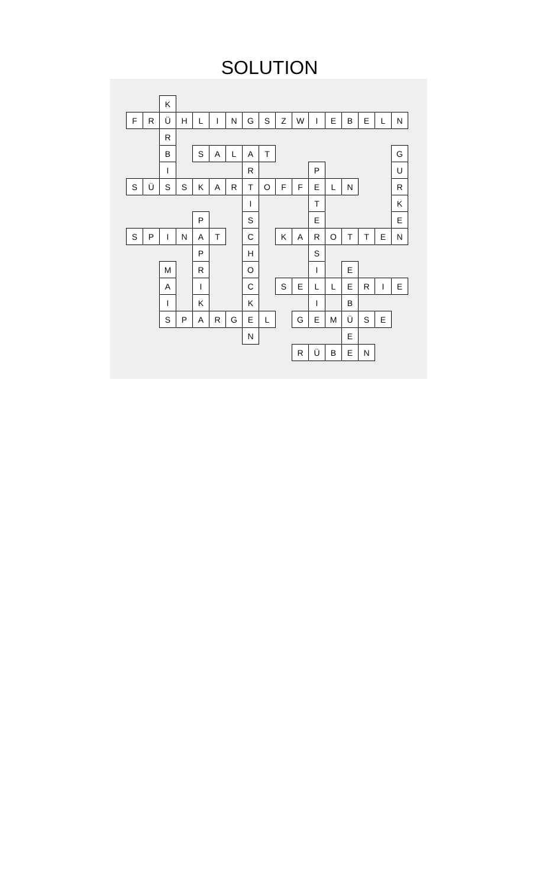SOLUTION
| | | K | | | | | | | | | | | | | | |
| F | R | Ü | H | L | I | N | G | S | Z | W | I | E | B | E | L | N |
| | | R | | | | | | | | | | | | | | |
| | | B | | S | A | L | A | T | | | | | | | | G |
| | | I | | | | | R | | | | P | | | | | U |
| S | Ü | S | S | K | A | R | T | O | F | F | E | L | N | | | R |
| | | | | | | | I | | | | T | | | | | K |
| | | | | P | | | S | | | | E | | | | | E |
| S | P | I | N | A | T | | C | | K | A | R | O | T | T | E | N |
| | | | | P | | | H | | | | S | | | | | |
| | | M | | R | | | O | | | | I | | E | | | |
| | | A | | I | | | C | | S | E | L | L | E | R | I | E |
| | | I | | K | | | K | | | | I | | B | | | |
| | | S | P | A | R | G | E | L | | G | E | M | Ü | S | E | |
| | | | | | | | N | | | | | | E | | | |
| | | | | | | | | | | R | Ü | B | E | N | | |